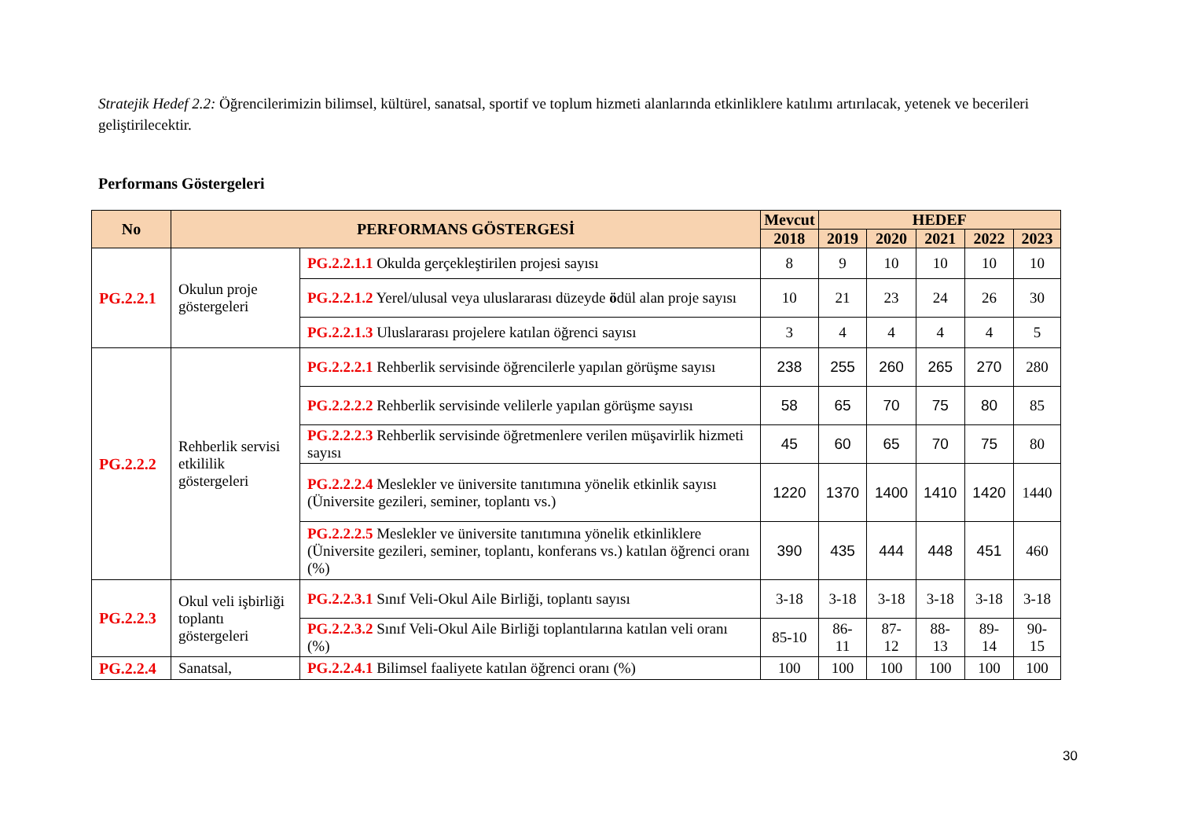Stratejik Hedef 2.2: Öğrencilerimizin bilimsel, kültürel, sanatsal, sportif ve toplum hizmeti alanlarında etkinliklere katılımı artırılacak, yetenek ve becerileri geliştirilecektir.
Performans Göstergeleri
| No | PERFORMANS GÖSTERGESİ | | Mevcut | HEDEF | | | | |
| --- | --- | --- | --- | --- | --- | --- | --- | --- |
| | | | 2018 | 2019 | 2020 | 2021 | 2022 | 2023 |
| PG.2.2.1 | Okulun proje göstergeleri | PG.2.2.1.1 Okulda gerçekleştirilen projesi sayısı | 8 | 9 | 10 | 10 | 10 | 10 |
| | | PG.2.2.1.2 Yerel/ulusal veya uluslararası düzeyde ö dül alan proje sayısı | 10 | 21 | 23 | 24 | 26 | 30 |
| | | PG.2.2.1.3 Uluslararası projelere katılan öğrenci sayısı | 3 | 4 | 4 | 4 | 4 | 5 |
| PG.2.2.2 | Rehberlik servisi etkililik göstergeleri | PG.2.2.2.1 Rehberlik servisinde öğrencilerle yapılan görüşme sayısı | 238 | 255 | 260 | 265 | 270 | 280 |
| | | PG.2.2.2.2 Rehberlik servisinde velilerle yapılan görüşme sayısı | 58 | 65 | 70 | 75 | 80 | 85 |
| | | PG.2.2.2.3 Rehberlik servisinde öğretmenlere verilen müşavirlik hizmeti sayısı | 45 | 60 | 65 | 70 | 75 | 80 |
| | | PG.2.2.2.4 Meslekler ve üniversite tanıtımına yönelik etkinlik sayısı (Üniversite gezileri, seminer, toplantı vs.) | 1220 | 1370 | 1400 | 1410 | 1420 | 1440 |
| | | PG.2.2.2.5 Meslekler ve üniversite tanıtımına yönelik etkinliklere (Üniversite gezileri, seminer, toplantı, konferans vs.) katılan öğrenci oranı (%) | 390 | 435 | 444 | 448 | 451 | 460 |
| PG.2.2.3 | Okul veli işbirliği toplantı göstergeleri | PG.2.2.3.1 Sınıf Veli-Okul Aile Birliği, toplantı sayısı | 3-18 | 3-18 | 3-18 | 3-18 | 3-18 | 3-18 |
| | | PG.2.2.3.2 Sınıf Veli-Okul Aile Birliği toplantılarına katılan veli oranı (%) | 85-10 | 86-11 | 87-12 | 88-13 | 89-14 | 90-15 |
| PG.2.2.4 | Sanatsal, | PG.2.2.4.1 Bilimsel faaliyete katılan öğrenci oranı (%) | 100 | 100 | 100 | 100 | 100 | 100 |
30